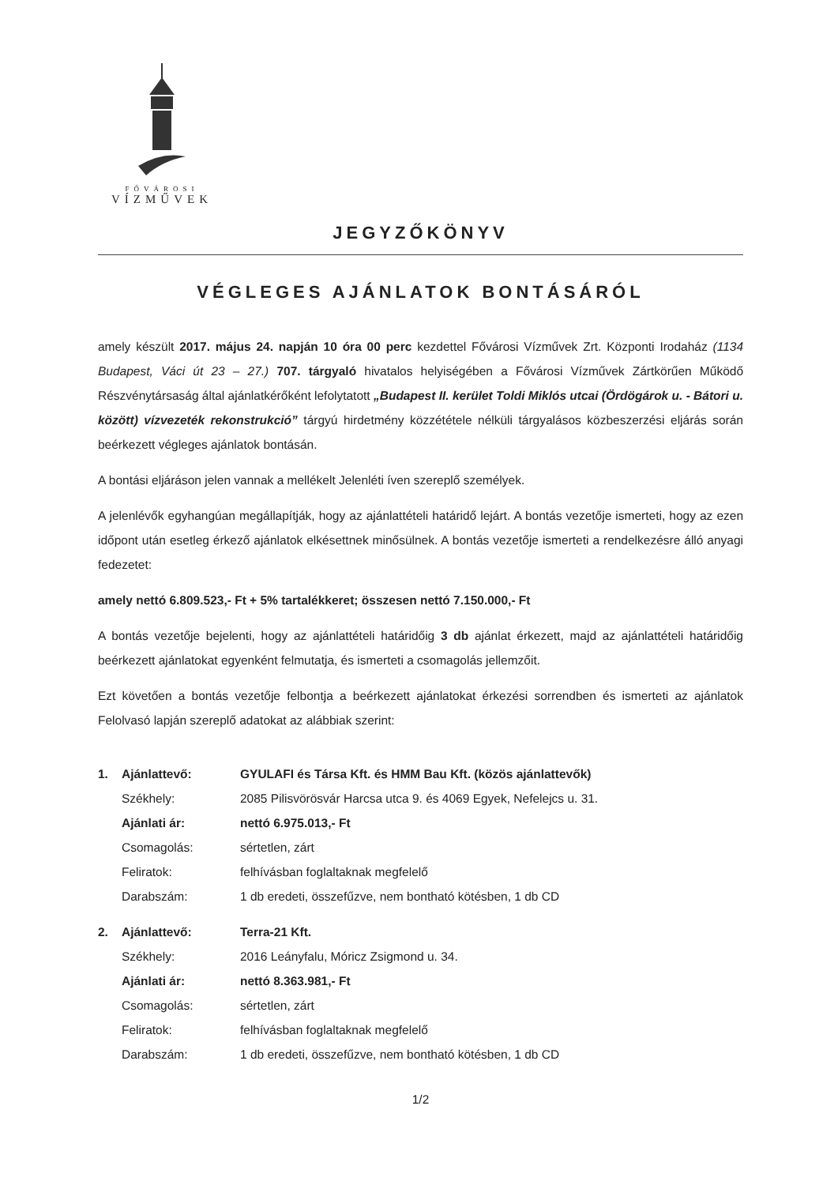FŐVÁROSI
VÍZMŰVEK
JEGYZŐKÖNYV
VÉGLEGES AJÁNLATOK BONTÁSÁRÓL
amely készült 2017. május 24. napján 10 óra 00 perc kezdettel Fővárosi Vízművek Zrt. Központi Irodaház (1134 Budapest, Váci út 23 – 27.) 707. tárgyaló hivatalos helyiségében a Fővárosi Vízművek Zártkörűen Működő Részvénytársaság által ajánlatkérőként lefolytatott „Budapest II. kerület Toldi Miklós utcai (Ördögárok u. - Bátori u. között) vízvezeték rekonstrukció” tárgyú hirdetmény közzététele nélküli tárgyalásos közbeszerzési eljárás során beérkezett végleges ajánlatok bontásán.
A bontási eljáráson jelen vannak a mellékelt Jelenléti íven szereplő személyek.
A jelenlévők egyhangúan megállapítják, hogy az ajánlattételi határidő lejárt. A bontás vezetője ismerteti, hogy az ezen időpont után esetleg érkező ajánlatok elkésettnek minősülnek. A bontás vezetője ismerteti a rendelkezésre álló anyagi fedezetet:
amely nettó 6.809.523,- Ft + 5% tartalékkeret; összesen nettó 7.150.000,- Ft
A bontás vezetője bejelenti, hogy az ajánlattételi határidőig 3 db ajánlat érkezett, majd az ajánlattételi határidőig beérkezett ajánlatokat egyenként felmutatja, és ismerteti a csomagolás jellemzőit.
Ezt követően a bontás vezetője felbontja a beérkezett ajánlatokat érkezési sorrendben és ismerteti az ajánlatok Felolvasó lapján szereplő adatokat az alábbiak szerint:
| 1. | Ajánlattevő: | GYULAFI és Társa Kft. és HMM Bau Kft. (közös ajánlattevők) |
| | Székhely: | 2085 Pilisvörösvár Harcsa utca 9. és 4069 Egyek, Nefelejcs u. 31. |
| | Ajánlati ár: | nettó 6.975.013,- Ft |
| | Csomagolás: | sértetlen, zárt |
| | Feliratok: | felhívásban foglaltaknak megfelelő |
| | Darabszám: | 1 db eredeti, összefűzve, nem bontható kötésben, 1 db CD |
| 2. | Ajánlattevő: | Terra-21 Kft. |
| | Székhely: | 2016 Leányfalu, Móricz Zsigmond u. 34. |
| | Ajánlati ár: | nettó 8.363.981,- Ft |
| | Csomagolás: | sértetlen, zárt |
| | Feliratok: | felhívásban foglaltaknak megfelelő |
| | Darabszám: | 1 db eredeti, összefűzve, nem bontható kötésben, 1 db CD |
1/2